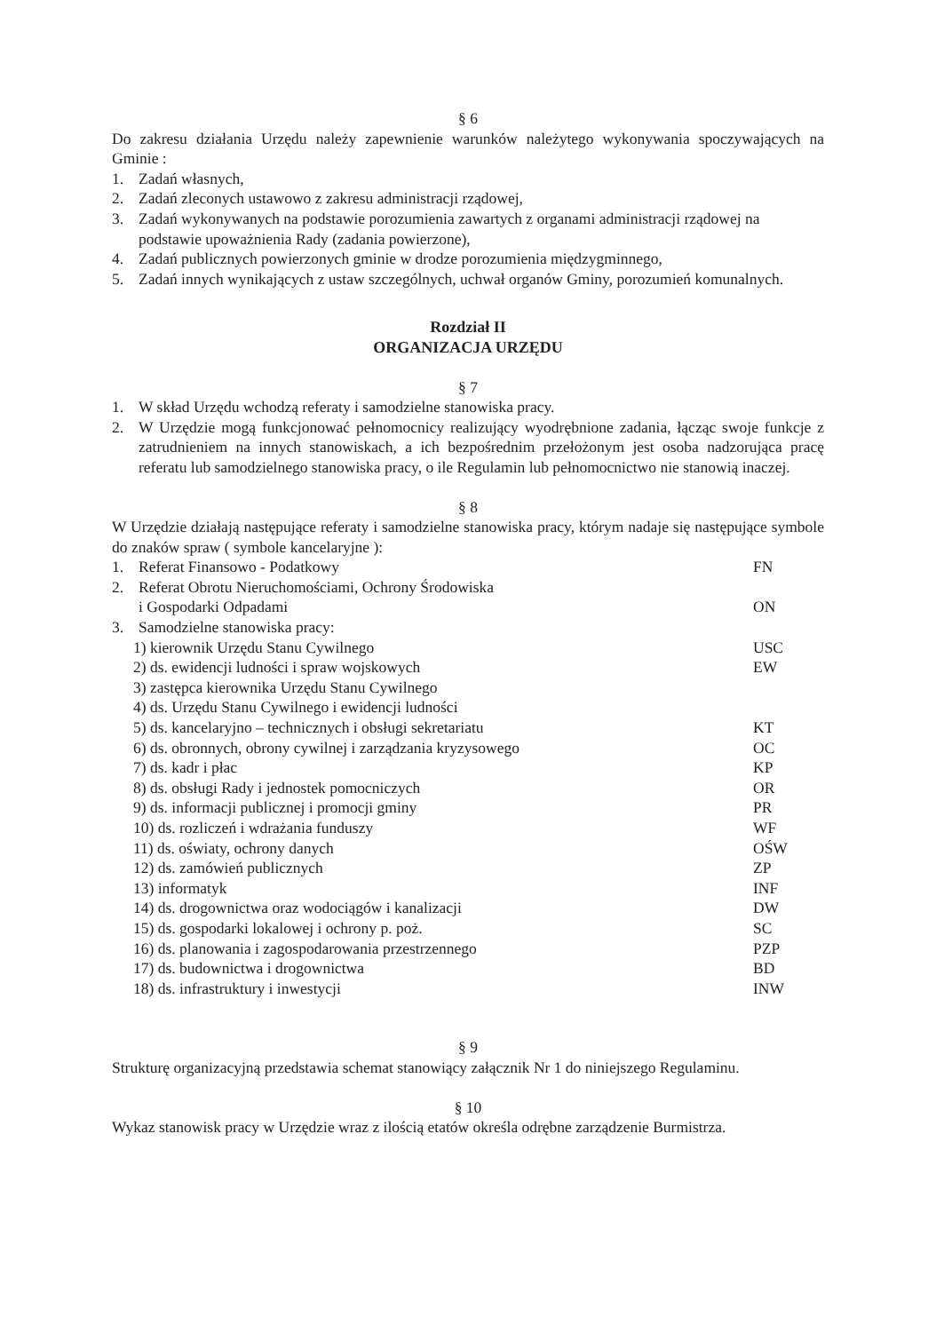§ 6
Do zakresu działania Urzędu należy zapewnienie warunków należytego wykonywania spoczywających na Gminie :
1. Zadań własnych,
2. Zadań zleconych ustawowo z zakresu administracji rządowej,
3. Zadań wykonywanych na podstawie porozumienia zawartych z organami administracji rządowej na podstawie upoważnienia Rady (zadania powierzone),
4. Zadań publicznych powierzonych gminie w drodze porozumienia międzygminnego,
5. Zadań innych wynikających z ustaw szczególnych, uchwał organów Gminy, porozumień komunalnych.
Rozdział II
ORGANIZACJA URZĘDU
§ 7
1. W skład Urzędu wchodzą referaty i samodzielne stanowiska pracy.
2. W Urzędzie mogą funkcjonować pełnomocnicy realizujący wyodrębnione zadania, łącząc swoje funkcje z zatrudnieniem na innych stanowiskach, a ich bezpośrednim przełożonym jest osoba nadzorująca pracę referatu lub samodzielnego stanowiska pracy, o ile Regulamin lub pełnomocnictwo nie stanowią inaczej.
§ 8
W Urzędzie działają następujące referaty i samodzielne stanowiska pracy, którym nadaje się następujące symbole do znaków spraw ( symbole kancelaryjne ):
1. Referat Finansowo - Podatkowy FN
2. Referat Obrotu Nieruchomościami, Ochrony Środowiska
i Gospodarki Odpadami
ON
3. Samodzielne stanowiska pracy:
1) kierownik Urzędu Stanu Cywilnego USC
2) ds. ewidencji ludności i spraw wojskowych EW
3) zastępca kierownika Urzędu Stanu Cywilnego
4) ds. Urzędu Stanu Cywilnego i ewidencji ludności
5) ds. kancelaryjno – technicznych i obsługi sekretariatu KT
6) ds. obronnych, obrony cywilnej i zarządzania kryzysowego OC
7) ds. kadr i płac KP
8) ds. obsługi Rady i jednostek pomocniczych OR
9) ds. informacji publicznej i promocji gminy PR
10) ds. rozliczeń i wdrażania funduszy WF
11) ds. oświaty, ochrony danych OŚW
12) ds. zamówień publicznych ZP
13) informatyk INF
14) ds. drogownictwa oraz wodociągów i kanalizacji DW
15) ds. gospodarki lokalowej i ochrony p. poż. SC
16) ds. planowania i zagospodarowania przestrzennego PZP
17) ds. budownictwa i drogownictwa BD
18) ds. infrastruktury i inwestycji INW
§ 9
Strukturę organizacyjną przedstawia schemat stanowiący załącznik Nr 1 do niniejszego Regulaminu.
§ 10
Wykaz stanowisk pracy w Urzędzie wraz z ilością etatów określa odrębne zarządzenie Burmistrza.